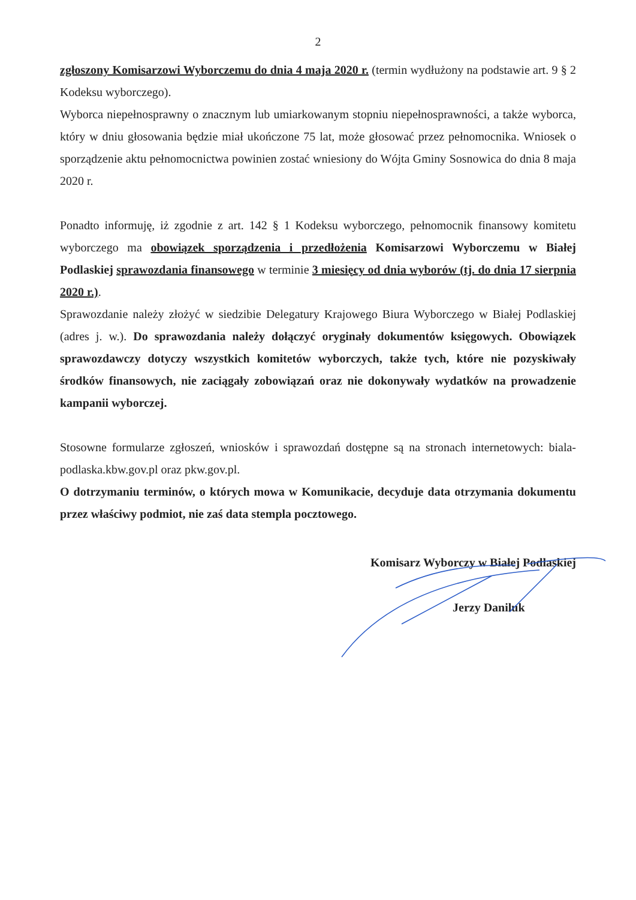2
zgłoszony Komisarzowi Wyborczemu do dnia 4 maja 2020 r. (termin wydłużony na podstawie art. 9 § 2 Kodeksu wyborczego).
Wyborca niepełnosprawny o znacznym lub umiarkowanym stopniu niepełnosprawności, a także wyborca, który w dniu głosowania będzie miał ukończone 75 lat, może głosować przez pełnomocnika. Wniosek o sporządzenie aktu pełnomocnictwa powinien zostać wniesiony do Wójta Gminy Sosnowica do dnia 8 maja 2020 r.
Ponadto informuję, iż zgodnie z art. 142 § 1 Kodeksu wyborczego, pełnomocnik finansowy komitetu wyborczego ma obowiązek sporządzenia i przedłożenia Komisarzowi Wyborczemu w Białej Podlaskiej sprawozdania finansowego w terminie 3 miesięcy od dnia wyborów (tj. do dnia 17 sierpnia 2020 r.).
Sprawozdanie należy złożyć w siedzibie Delegatury Krajowego Biura Wyborczego w Białej Podlaskiej (adres j. w.). Do sprawozdania należy dołączyć oryginały dokumentów księgowych. Obowiązek sprawozdawczy dotyczy wszystkich komitetów wyborczych, także tych, które nie pozyskiwały środków finansowych, nie zaciągały zobowiązań oraz nie dokonywały wydatków na prowadzenie kampanii wyborczej.
Stosowne formularze zgłoszeń, wniosków i sprawozdań dostępne są na stronach internetowych: biala-podlaska.kbw.gov.pl oraz pkw.gov.pl.
O dotrzymaniu terminów, o których mowa w Komunikacie, decyduje data otrzymania dokumentu przez właściwy podmiot, nie zaś data stempla pocztowego.
Komisarz Wyborczy w Białej Podlaskiej
Jerzy Daniluk